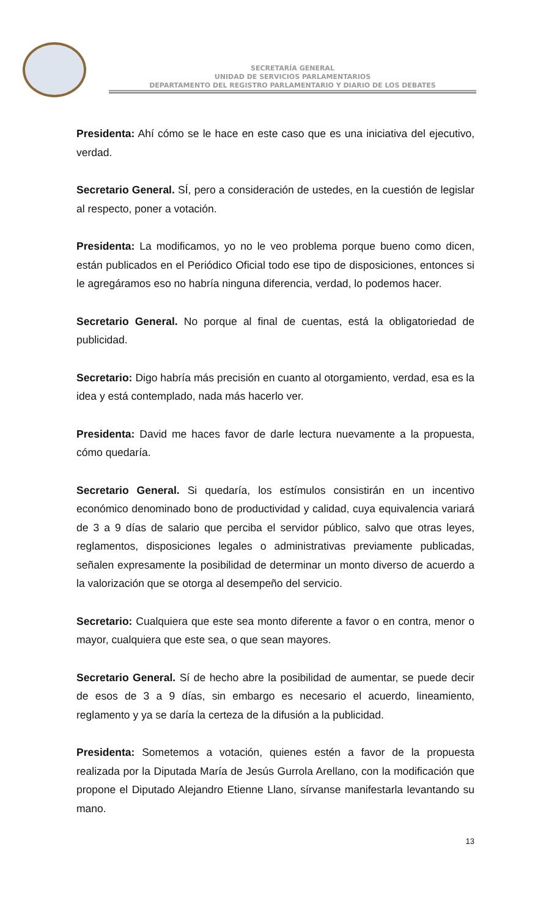SECRETARÍA GENERAL
UNIDAD DE SERVICIOS PARLAMENTARIOS
DEPARTAMENTO DEL REGISTRO PARLAMENTARIO Y DIARIO DE LOS DEBATES
Presidenta: Ahí cómo se le hace en este caso que es una iniciativa del ejecutivo, verdad.
Secretario General. SÍ, pero a consideración de ustedes, en la cuestión de legislar al respecto, poner a votación.
Presidenta: La modificamos, yo no le veo problema porque bueno como dicen, están publicados en el Periódico Oficial todo ese tipo de disposiciones, entonces si le agregáramos eso no habría ninguna diferencia, verdad, lo podemos hacer.
Secretario General. No porque al final de cuentas, está la obligatoriedad de publicidad.
Secretario: Digo habría más precisión en cuanto al otorgamiento, verdad, esa es la idea y está contemplado, nada más hacerlo ver.
Presidenta: David me haces favor de darle lectura nuevamente a la propuesta, cómo quedaría.
Secretario General. Si quedaría, los estímulos consistirán en un incentivo económico denominado bono de productividad y calidad, cuya equivalencia variará de 3 a 9 días de salario que perciba el servidor público, salvo que otras leyes, reglamentos, disposiciones legales o administrativas previamente publicadas, señalen expresamente la posibilidad de determinar un monto diverso de acuerdo a la valorización que se otorga al desempeño del servicio.
Secretario: Cualquiera que este sea monto diferente a favor o en contra, menor o mayor, cualquiera que este sea, o que sean mayores.
Secretario General. Sí de hecho abre la posibilidad de aumentar, se puede decir de esos de 3 a 9 días, sin embargo es necesario el acuerdo, lineamiento, reglamento y ya se daría la certeza de la difusión a la publicidad.
Presidenta: Sometemos a votación, quienes estén a favor de la propuesta realizada por la Diputada María de Jesús Gurrola Arellano, con la modificación que propone el Diputado Alejandro Etienne Llano, sírvanse manifestarla levantando su mano.
13